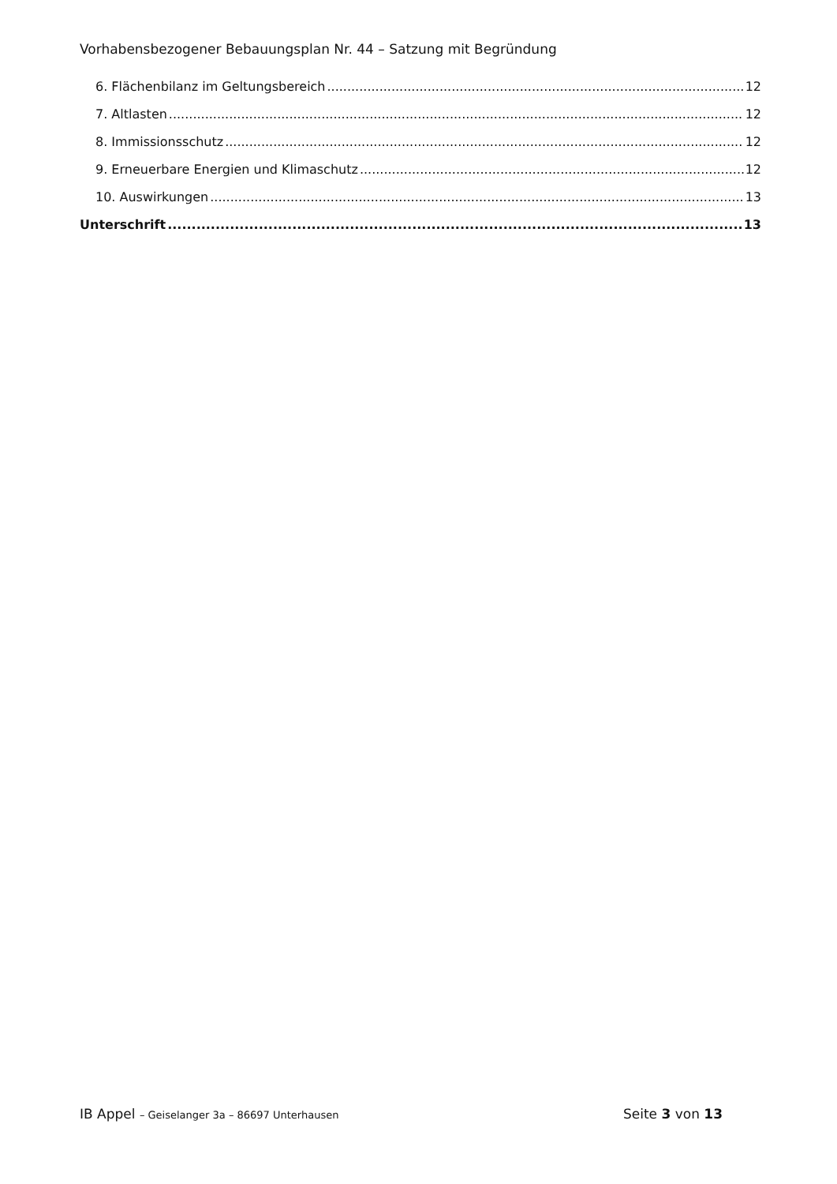Vorhabensbezogener Bebauungsplan Nr. 44 – Satzung mit Begründung
6. Flächenbilanz im Geltungsbereich 12
7. Altlasten 12
8. Immissionsschutz 12
9. Erneuerbare Energien und Klimaschutz 12
10. Auswirkungen 13
Unterschrift 13
IB Appel – Geiselanger 3a – 86697 Unterhausen Seite 3 von 13